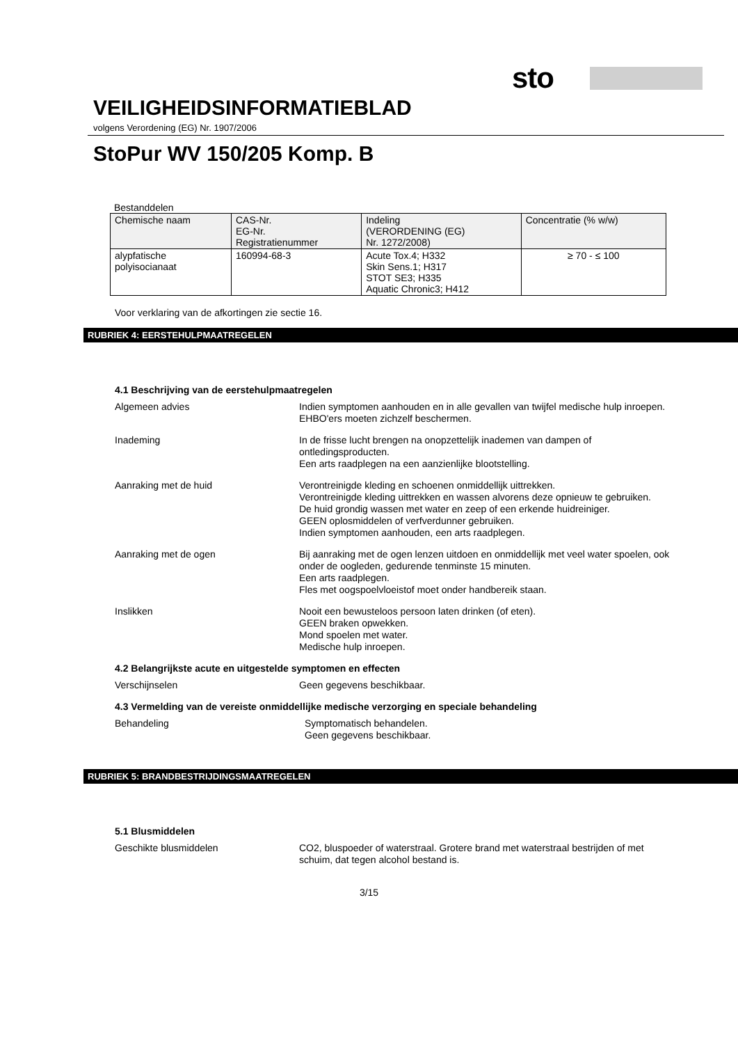sto
VEILIGHEIDSINFORMATIEBLAD
volgens Verordening (EG) Nr. 1907/2006
StoPur WV 150/205 Komp. B
Bestanddelen
| Chemische naam | CAS-Nr. EG-Nr. Registratienummer | Indeling (VERORDENING (EG) Nr. 1272/2008) | Concentratie (% w/w) |
| alypfatische polyisocianaat | 160994-68-3 | Acute Tox.4; H332 Skin Sens.1; H317 STOT SE3; H335 Aquatic Chronic3; H412 | ≥ 70 - ≤ 100 |
Voor verklaring van de afkortingen zie sectie 16.
RUBRIEK 4: EERSTEHULPMAATREGELEN
4.1 Beschrijving van de eerstehulpmaatregelen
Algemeen advies
Indien symptomen aanhouden en in alle gevallen van twijfel medische hulp inroepen.
EHBO'ers moeten zichzelf beschermen.
Inademing
In de frisse lucht brengen na onopzettelijk inademen van dampen of ontledingsproducten.
Een arts raadplegen na een aanzienlijke blootstelling.
Aanraking met de huid
Verontreinigde kleding en schoenen onmiddellijk uittrekken.
Verontreinigde kleding uittrekken en wassen alvorens deze opnieuw te gebruiken.
De huid grondig wassen met water en zeep of een erkende huidreiniger.
GEEN oplosmiddelen of verfverdunner gebruiken.
Indien symptomen aanhouden, een arts raadplegen.
Aanraking met de ogen
Bij aanraking met de ogen lenzen uitdoen en onmiddellijk met veel water spoelen, ook onder de oogleden, gedurende tenminste 15 minuten.
Een arts raadplegen.
Fles met oogspoelvloeistof moet onder handbereik staan.
Inslikken
Nooit een bewusteloos persoon laten drinken (of eten).
GEEN braken opwekken.
Mond spoelen met water.
Medische hulp inroepen.
4.2 Belangrijkste acute en uitgestelde symptomen en effecten
Verschijnselen
Geen gegevens beschikbaar.
4.3 Vermelding van de vereiste onmiddellijke medische verzorging en speciale behandeling
Behandeling
Symptomatisch behandelen.
Geen gegevens beschikbaar.
RUBRIEK 5: BRANDBESTRIJDINGSMAATREGELEN
5.1 Blusmiddelen
Geschikte blusmiddelen
CO2, bluspoeder of waterstraal. Grotere brand met waterstraal bestrijden of met schuim, dat tegen alcohol bestand is.
3/15